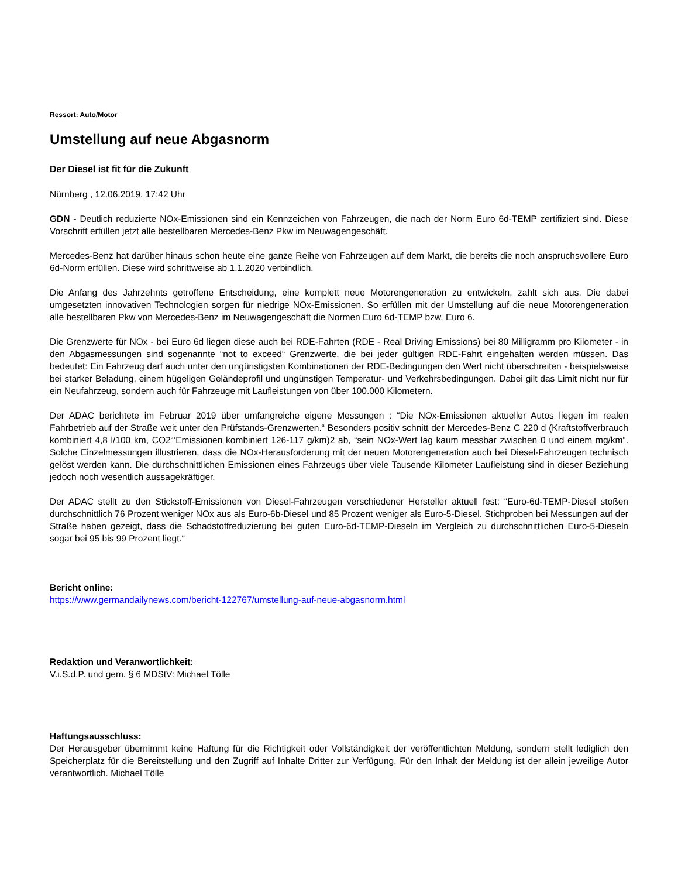Ressort: Auto/Motor
Umstellung auf neue Abgasnorm
Der Diesel ist fit für die Zukunft
Nürnberg , 12.06.2019, 17:42 Uhr
GDN - Deutlich reduzierte NOx-Emissionen sind ein Kennzeichen von Fahrzeugen, die nach der Norm Euro 6d-TEMP zertifiziert sind. Diese Vorschrift erfüllen jetzt alle bestellbaren Mercedes-Benz Pkw im Neuwagengeschäft.
Mercedes-Benz hat darüber hinaus schon heute eine ganze Reihe von Fahrzeugen auf dem Markt, die bereits die noch anspruchsvollere Euro 6d-Norm erfüllen. Diese wird schrittweise ab 1.1.2020 verbindlich.
Die Anfang des Jahrzehnts getroffene Entscheidung, eine komplett neue Motorengeneration zu entwickeln, zahlt sich aus. Die dabei umgesetzten innovativen Technologien sorgen für niedrige NOx-Emissionen. So erfüllen mit der Umstellung auf die neue Motorengeneration alle bestellbaren Pkw von Mercedes-Benz im Neuwagengeschäft die Normen Euro 6d-TEMP bzw. Euro 6.
Die Grenzwerte für NOx - bei Euro 6d liegen diese auch bei RDE-Fahrten (RDE - Real Driving Emissions) bei 80 Milligramm pro Kilometer - in den Abgasmessungen sind sogenannte “not to exceed“ Grenzwerte, die bei jeder gültigen RDE-Fahrt eingehalten werden müssen. Das bedeutet: Ein Fahrzeug darf auch unter den ungünstigsten Kombinationen der RDE-Bedingungen den Wert nicht überschreiten - beispielsweise bei starker Beladung, einem hügeligen Geländeprofil und ungünstigen Temperatur- und Verkehrsbedingungen. Dabei gilt das Limit nicht nur für ein Neufahrzeug, sondern auch für Fahrzeuge mit Laufleistungen von über 100.000 Kilometern.
Der ADAC berichtete im Februar 2019 über umfangreiche eigene Messungen : “Die NOx-Emissionen aktueller Autos liegen im realen Fahrbetrieb auf der Straße weit unter den Prüfstands-Grenzwerten.“ Besonders positiv schnitt der Mercedes-Benz C 220 d (Kraftstoffverbrauch kombiniert 4,8 l/100 km, CO2“‘Emissionen kombiniert 126-117 g/km)2 ab, “sein NOx-Wert lag kaum messbar zwischen 0 und einem mg/km“. Solche Einzelmessungen illustrieren, dass die NOx-Herausforderung mit der neuen Motorengeneration auch bei Diesel-Fahrzeugen technisch gelöst werden kann. Die durchschnittlichen Emissionen eines Fahrzeugs über viele Tausende Kilometer Laufleistung sind in dieser Beziehung jedoch noch wesentlich aussagekräftiger.
Der ADAC stellt zu den Stickstoff-Emissionen von Diesel-Fahrzeugen verschiedener Hersteller aktuell fest: “Euro-6d-TEMP-Diesel stoßen durchschnittlich 76 Prozent weniger NOx aus als Euro-6b-Diesel und 85 Prozent weniger als Euro-5-Diesel. Stichproben bei Messungen auf der Straße haben gezeigt, dass die Schadstoffreduzierung bei guten Euro-6d-TEMP-Dieseln im Vergleich zu durchschnittlichen Euro-5-Dieseln sogar bei 95 bis 99 Prozent liegt.“
Bericht online:
https://www.germandailynews.com/bericht-122767/umstellung-auf-neue-abgasnorm.html
Redaktion und Veranwortlichkeit:
V.i.S.d.P. und gem. § 6 MDStV: Michael Tölle
Haftungsausschluss:
Der Herausgeber übernimmt keine Haftung für die Richtigkeit oder Vollständigkeit der veröffentlichten Meldung, sondern stellt lediglich den Speicherplatz für die Bereitstellung und den Zugriff auf Inhalte Dritter zur Verfügung. Für den Inhalt der Meldung ist der allein jeweilige Autor verantwortlich. Michael Tölle